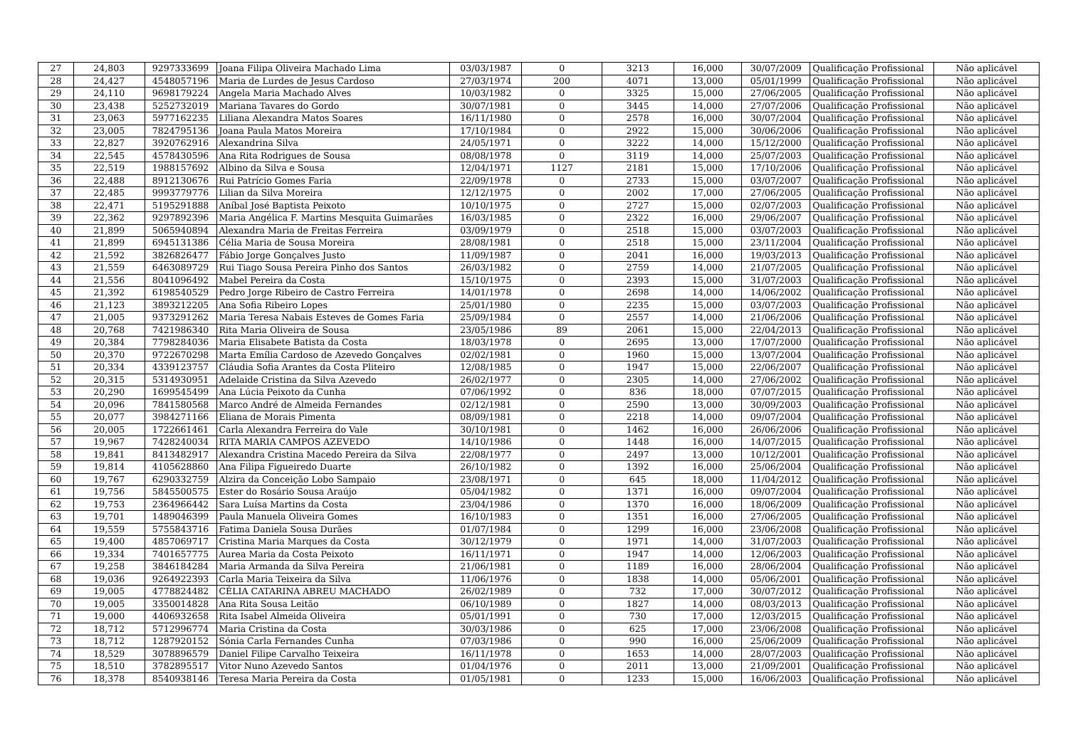| 27 | 24,803 | 9297333699 | Joana Filipa Oliveira Machado Lima | 03/03/1987 | 0 | 3213 | 16,000 | 30/07/2009 | Qualificação Profissional | Não aplicável |
| 28 | 24,427 | 4548057196 | Maria de Lurdes de Jesus Cardoso | 27/03/1974 | 200 | 4071 | 13,000 | 05/01/1999 | Qualificação Profissional | Não aplicável |
| 29 | 24,110 | 9698179224 | Angela Maria Machado Alves | 10/03/1982 | 0 | 3325 | 15,000 | 27/06/2005 | Qualificação Profissional | Não aplicável |
| 30 | 23,438 | 5252732019 | Mariana Tavares do Gordo | 30/07/1981 | 0 | 3445 | 14,000 | 27/07/2006 | Qualificação Profissional | Não aplicável |
| 31 | 23,063 | 5977162235 | Liliana Alexandra Matos Soares | 16/11/1980 | 0 | 2578 | 16,000 | 30/07/2004 | Qualificação Profissional | Não aplicável |
| 32 | 23,005 | 7824795136 | Joana Paula Matos Moreira | 17/10/1984 | 0 | 2922 | 15,000 | 30/06/2006 | Qualificação Profissional | Não aplicável |
| 33 | 22,827 | 3920762916 | Alexandrina Silva | 24/05/1971 | 0 | 3222 | 14,000 | 15/12/2000 | Qualificação Profissional | Não aplicável |
| 34 | 22,545 | 4578430596 | Ana Rita Rodrigues de Sousa | 08/08/1978 | 0 | 3119 | 14,000 | 25/07/2003 | Qualificação Profissional | Não aplicável |
| 35 | 22,519 | 1988157692 | Albino da Silva e Sousa | 12/04/1971 | 1127 | 2181 | 15,000 | 17/10/2006 | Qualificação Profissional | Não aplicável |
| 36 | 22,488 | 8912130676 | Rui Patrício Gomes Faria | 22/09/1978 | 0 | 2733 | 15,000 | 03/07/2007 | Qualificação Profissional | Não aplicável |
| 37 | 22,485 | 9993779776 | Lilian da Silva Moreira | 12/12/1975 | 0 | 2002 | 17,000 | 27/06/2005 | Qualificação Profissional | Não aplicável |
| 38 | 22,471 | 5195291888 | Aníbal José Baptista Peixoto | 10/10/1975 | 0 | 2727 | 15,000 | 02/07/2003 | Qualificação Profissional | Não aplicável |
| 39 | 22,362 | 9297892396 | Maria Angélica F. Martins Mesquita Guimarães | 16/03/1985 | 0 | 2322 | 16,000 | 29/06/2007 | Qualificação Profissional | Não aplicável |
| 40 | 21,899 | 5065940894 | Alexandra Maria de Freitas Ferreira | 03/09/1979 | 0 | 2518 | 15,000 | 03/07/2003 | Qualificação Profissional | Não aplicável |
| 41 | 21,899 | 6945131386 | Célia Maria de Sousa Moreira | 28/08/1981 | 0 | 2518 | 15,000 | 23/11/2004 | Qualificação Profissional | Não aplicável |
| 42 | 21,592 | 3826826477 | Fábio Jorge Gonçalves Justo | 11/09/1987 | 0 | 2041 | 16,000 | 19/03/2013 | Qualificação Profissional | Não aplicável |
| 43 | 21,559 | 6463089729 | Rui Tiago Sousa Pereira Pinho dos Santos | 26/03/1982 | 0 | 2759 | 14,000 | 21/07/2005 | Qualificação Profissional | Não aplicável |
| 44 | 21,556 | 8041096492 | Mabel Pereira da Costa | 15/10/1975 | 0 | 2393 | 15,000 | 31/07/2003 | Qualificação Profissional | Não aplicável |
| 45 | 21,392 | 6198540529 | Pedro Jorge Ribeiro de Castro Ferreira | 14/01/1978 | 0 | 2698 | 14,000 | 14/06/2002 | Qualificação Profissional | Não aplicável |
| 46 | 21,123 | 3893212205 | Ana Sofia Ribeiro Lopes | 25/01/1980 | 0 | 2235 | 15,000 | 03/07/2003 | Qualificação Profissional | Não aplicável |
| 47 | 21,005 | 9373291262 | Maria Teresa Nabais Esteves de Gomes Faria | 25/09/1984 | 0 | 2557 | 14,000 | 21/06/2006 | Qualificação Profissional | Não aplicável |
| 48 | 20,768 | 7421986340 | Rita Maria Oliveira de Sousa | 23/05/1986 | 89 | 2061 | 15,000 | 22/04/2013 | Qualificação Profissional | Não aplicável |
| 49 | 20,384 | 7798284036 | Maria Elisabete Batista da Costa | 18/03/1978 | 0 | 2695 | 13,000 | 17/07/2000 | Qualificação Profissional | Não aplicável |
| 50 | 20,370 | 9722670298 | Marta Emília Cardoso de Azevedo Gonçalves | 02/02/1981 | 0 | 1960 | 15,000 | 13/07/2004 | Qualificação Profissional | Não aplicável |
| 51 | 20,334 | 4339123757 | Cláudia Sofia Arantes da Costa Pliteiro | 12/08/1985 | 0 | 1947 | 15,000 | 22/06/2007 | Qualificação Profissional | Não aplicável |
| 52 | 20,315 | 5314930951 | Adelaide Cristina da Silva Azevedo | 26/02/1977 | 0 | 2305 | 14,000 | 27/06/2002 | Qualificação Profissional | Não aplicável |
| 53 | 20,290 | 1699545499 | Ana Lúcia Peixoto da Cunha | 07/06/1992 | 0 | 836 | 18,000 | 07/07/2015 | Qualificação Profissional | Não aplicável |
| 54 | 20,096 | 7841580568 | Marco André de Almeida Fernandes | 02/12/1981 | 0 | 2590 | 13,000 | 30/09/2003 | Qualificação Profissional | Não aplicável |
| 55 | 20,077 | 3984271166 | Eliana de Morais Pimenta | 08/09/1981 | 0 | 2218 | 14,000 | 09/07/2004 | Qualificação Profissional | Não aplicável |
| 56 | 20,005 | 1722661461 | Carla Alexandra Ferreira do Vale | 30/10/1981 | 0 | 1462 | 16,000 | 26/06/2006 | Qualificação Profissional | Não aplicável |
| 57 | 19,967 | 7428240034 | RITA MARIA CAMPOS AZEVEDO | 14/10/1986 | 0 | 1448 | 16,000 | 14/07/2015 | Qualificação Profissional | Não aplicável |
| 58 | 19,841 | 8413482917 | Alexandra Cristina Macedo Pereira da Silva | 22/08/1977 | 0 | 2497 | 13,000 | 10/12/2001 | Qualificação Profissional | Não aplicável |
| 59 | 19,814 | 4105628860 | Ana Filipa Figueiredo Duarte | 26/10/1982 | 0 | 1392 | 16,000 | 25/06/2004 | Qualificação Profissional | Não aplicável |
| 60 | 19,767 | 6290332759 | Alzira da Conceição Lobo Sampaio | 23/08/1971 | 0 | 645 | 18,000 | 11/04/2012 | Qualificação Profissional | Não aplicável |
| 61 | 19,756 | 5845500575 | Ester do Rosário Sousa Araújo | 05/04/1982 | 0 | 1371 | 16,000 | 09/07/2004 | Qualificação Profissional | Não aplicável |
| 62 | 19,753 | 2364966442 | Sara Luísa Martins da Costa | 23/04/1986 | 0 | 1370 | 16,000 | 18/06/2009 | Qualificação Profissional | Não aplicável |
| 63 | 19,701 | 1489046399 | Paula Manuela Oliveira Gomes | 16/10/1983 | 0 | 1351 | 16,000 | 27/06/2005 | Qualificação Profissional | Não aplicável |
| 64 | 19,559 | 5755843716 | Fatima Daniela Sousa Durães | 01/07/1984 | 0 | 1299 | 16,000 | 23/06/2008 | Qualificação Profissional | Não aplicável |
| 65 | 19,400 | 4857069717 | Cristina Maria Marques da Costa | 30/12/1979 | 0 | 1971 | 14,000 | 31/07/2003 | Qualificação Profissional | Não aplicável |
| 66 | 19,334 | 7401657775 | Aurea Maria da Costa Peixoto | 16/11/1971 | 0 | 1947 | 14,000 | 12/06/2003 | Qualificação Profissional | Não aplicável |
| 67 | 19,258 | 3846184284 | Maria Armanda da Silva Pereira | 21/06/1981 | 0 | 1189 | 16,000 | 28/06/2004 | Qualificação Profissional | Não aplicável |
| 68 | 19,036 | 9264922393 | Carla Maria Teixeira da Silva | 11/06/1976 | 0 | 1838 | 14,000 | 05/06/2001 | Qualificação Profissional | Não aplicável |
| 69 | 19,005 | 4778824482 | CÉLIA CATARINA ABREU MACHADO | 26/02/1989 | 0 | 732 | 17,000 | 30/07/2012 | Qualificação Profissional | Não aplicável |
| 70 | 19,005 | 3350014828 | Ana Rita Sousa Leitão | 06/10/1989 | 0 | 1827 | 14,000 | 08/03/2013 | Qualificação Profissional | Não aplicável |
| 71 | 19,000 | 4406932658 | Rita Isabel Almeida Oliveira | 05/01/1991 | 0 | 730 | 17,000 | 12/03/2015 | Qualificação Profissional | Não aplicável |
| 72 | 18,712 | 5712996774 | Maria Cristina da Costa | 30/03/1986 | 0 | 625 | 17,000 | 23/06/2008 | Qualificação Profissional | Não aplicável |
| 73 | 18,712 | 1287920152 | Sónia Carla Fernandes Cunha | 07/03/1986 | 0 | 990 | 16,000 | 25/06/2009 | Qualificação Profissional | Não aplicável |
| 74 | 18,529 | 3078896579 | Daniel Filipe Carvalho Teixeira | 16/11/1978 | 0 | 1653 | 14,000 | 28/07/2003 | Qualificação Profissional | Não aplicável |
| 75 | 18,510 | 3782895517 | Vitor Nuno Azevedo Santos | 01/04/1976 | 0 | 2011 | 13,000 | 21/09/2001 | Qualificação Profissional | Não aplicável |
| 76 | 18,378 | 8540938146 | Teresa Maria Pereira da Costa | 01/05/1981 | 0 | 1233 | 15,000 | 16/06/2003 | Qualificação Profissional | Não aplicável |